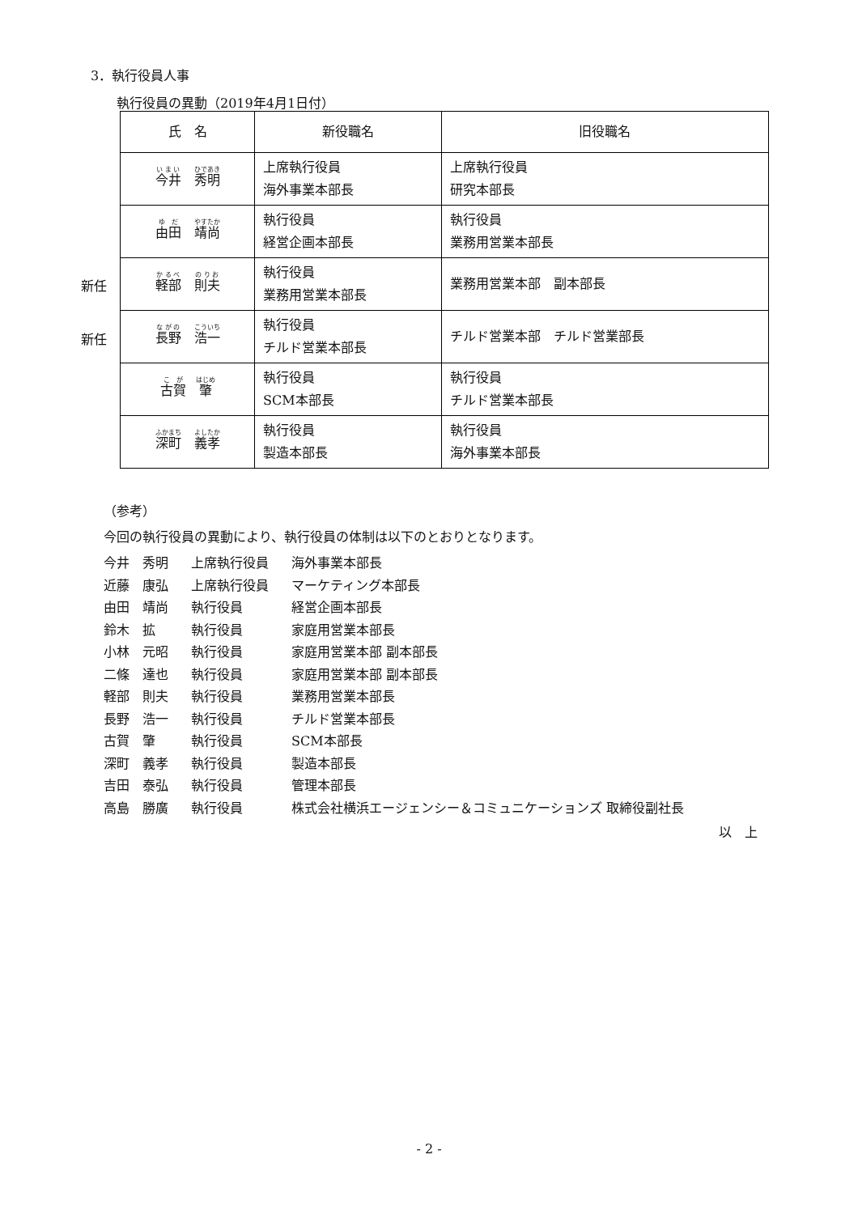3．執行役員人事
執行役員の異動（2019年4月1日付）
新任
新任
| 氏 名 | 新役職名 | 旧役職名 |
| --- | --- | --- |
| 今井 秀明 | 上席執行役員 海外事業本部長 | 上席執行役員 研究本部長 |
| 由田 靖尚 | 執行役員 経営企画本部長 | 執行役員 業務用営業本部長 |
| 軽部 則夫 | 執行役員 業務用営業本部長 | 業務用営業本部 副本部長 |
| 長野 浩一 | 執行役員 チルド営業本部長 | チルド営業本部 チルド営業部長 |
| 古賀 肇 | 執行役員 SCM本部長 | 執行役員 チルド営業本部長 |
| 深町 義孝 | 執行役員 製造本部長 | 執行役員 海外事業本部長 |
（参考）
今回の執行役員の異動により、執行役員の体制は以下のとおりとなります。
| 今井 秀明 | 上席執行役員 | 海外事業本部長 |
| 近藤 康弘 | 上席執行役員 | マーケティング本部長 |
| 由田 靖尚 | 執行役員 | 経営企画本部長 |
| 鈴木 拡 | 執行役員 | 家庭用営業本部長 |
| 小林 元昭 | 執行役員 | 家庭用営業本部 副本部長 |
| 二條 達也 | 執行役員 | 家庭用営業本部 副本部長 |
| 軽部 則夫 | 執行役員 | 業務用営業本部長 |
| 長野 浩一 | 執行役員 | チルド営業本部長 |
| 古賀 肇 | 執行役員 | SCM本部長 |
| 深町 義孝 | 執行役員 | 製造本部長 |
| 吉田 泰弘 | 執行役員 | 管理本部長 |
| 高島 勝廣 | 執行役員 | 株式会社横浜エージェンシー＆コミュニケーションズ 取締役副社長 |
以　上
- 2 -